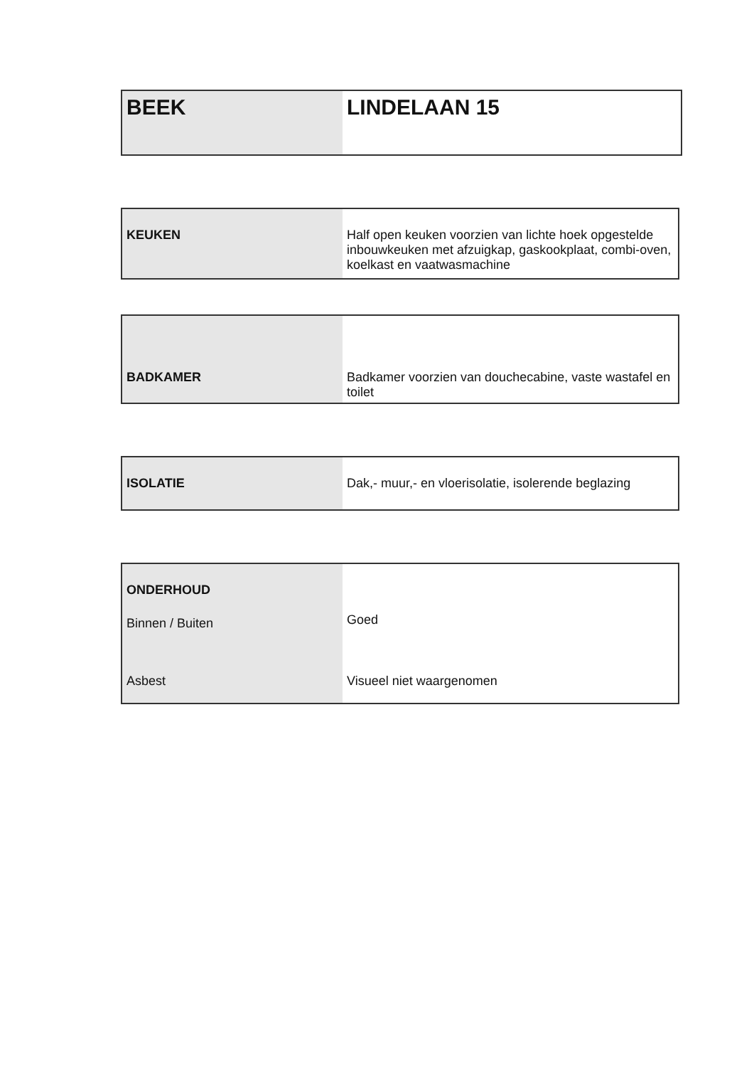| BEEK | LINDELAAN 15 |
| KEUKEN | Half open keuken voorzien van lichte hoek opgestelde inbouwkeuken met afzuigkap, gaskookplaat, combi-oven, koelkast en vaatwasmachine |
| BADKAMER | Badkamer voorzien van douchecabine, vaste wastafel en toilet |
| ISOLATIE | Dak,- muur,- en vloerisolatie, isolerende beglazing |
| ONDERHOUD Binnen / Buiten | Goed |
| Asbest | Visueel niet waargenomen |